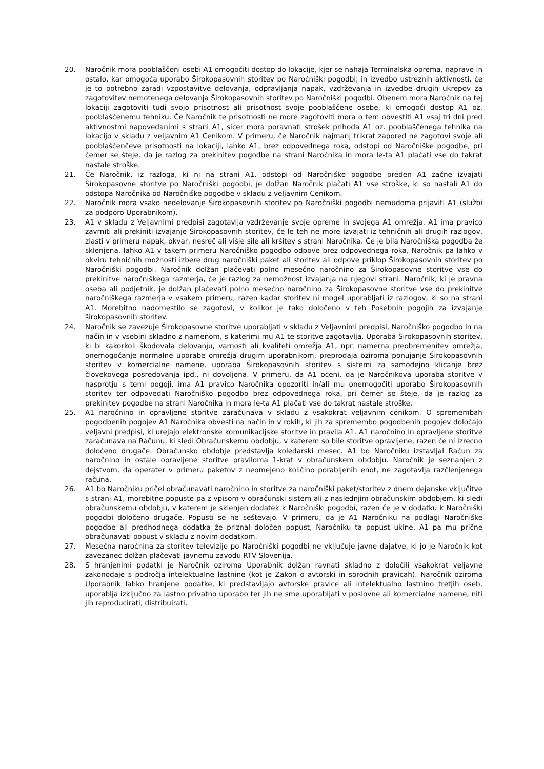20. Naročnik mora pooblaščeni osebi A1 omogočiti dostop do lokacije, kjer se nahaja Terminalska oprema, naprave in ostalo, kar omogoča uporabo Širokopasovnih storitev po Naročniški pogodbi, in izvedbo ustreznih aktivnosti, če je to potrebno zaradi vzpostavitve delovanja, odpravljanja napak, vzdrževanja in izvedbe drugih ukrepov za zagotovitev nemotenega delovanja Širokopasovnih storitev po Naročniški pogodbi. Obenem mora Naročnik na tej lokaciji zagotoviti tudi svojo prisotnost ali prisotnost svoje pooblaščene osebe, ki omogoči dostop A1 oz. pooblaščenemu tehniku. Če Naročnik te prisotnosti ne more zagotoviti mora o tem obvestiti A1 vsaj tri dni pred aktivnostmi napovedanimi s strani A1, sicer mora poravnati strošek prihoda A1 oz. pooblaščenega tehnika na lokacijo v skladu z veljavnim A1 Cenikom. V primeru, če Naročnik najmanj trikrat zapored ne zagotovi svoje ali pooblaščenčeve prisotnosti na lokaciji, lahko A1, brez odpovednega roka, odstopi od Naročniške pogodbe, pri čemer se šteje, da je razlog za prekinitev pogodbe na strani Naročnika in mora le-ta A1 plačati vse do takrat nastale stroške.
21. Če Naročnik, iz razloga, ki ni na strani A1, odstopi od Naročniške pogodbe preden A1 začne izvajati Širokopasovne storitve po Naročniški pogodbi, je dolžan Naročnik plačati A1 vse stroške, ki so nastali A1 do odstopa Naročnika od Naročniške pogodbe v skladu z veljavnim Cenikom.
22. Naročnik mora vsako nedelovanje Širokopasovnih storitev po Naročniški pogodbi nemudoma prijaviti A1 (službi za podporo Uporabnikom).
23. A1 v skladu z Veljavnimi predpisi zagotavlja vzdrževanje svoje opreme in svojega A1 omrežja. A1 ima pravico zavrniti ali prekiniti izvajanje Širokopasovnih storitev, če le teh ne more izvajati iz tehničnih ali drugih razlogov, zlasti v primeru napak, okvar, nesreč ali višje sile ali kršitev s strani Naročnika. Če je bila Naročniška pogodba že sklenjena, lahko A1 v takem primeru Naročniško pogodbo odpove brez odpovednega roka, Naročnik pa lahko v okviru tehničnih možnosti izbere drug naročniški paket ali storitev ali odpove priklop Širokopasovnih storitev po Naročniški pogodbi. Naročnik dolžan plačevati polno mesečno naročnino za Širokopasovne storitve vse do prekinitve naročniškega razmerja, če je razlog za nemožnost izvajanja na njegovi strani. Naročnik, ki je pravna oseba ali podjetnik, je dolžan plačevati polno mesečno naročnino za Širokopasovne storitve vse do prekinitve naročniškega razmerja v vsakem primeru, razen kadar storitev ni mogel uporabljati iz razlogov, ki so na strani A1. Morebitno nadomestilo se zagotovi, v kolikor je tako določeno v teh Posebnih pogojih za izvajanje širokopasovnih storitev.
24. Naročnik se zavezuje Širokopasovne storitve uporabljati v skladu z Veljavnimi predpisi, Naročniško pogodbo in na način in v vsebini skladno z namenom, s katerimi mu A1 te storitve zagotavlja. Uporaba Širokopasovnih storitev, ki bi kakorkoli škodovala delovanju, varnosti ali kvaliteti omrežja A1, npr. namerna preobremenitev omrežja, onemogočanje normalne uporabe omrežja drugim uporabnikom, preprodaja oziroma ponujanje Širokopasovnih storitev v komercialne namene, uporaba Širokopasovnih storitev s sistemi za samodejno klicanje brez človekovega posredovanja ipd., ni dovoljena. V primeru, da A1 oceni, da je Naročnikova uporaba storitve v nasprotju s temi pogoji, ima A1 pravico Naročnika opozoriti in/ali mu onemogočiti uporabo Širokopasovnih storitev ter odpovedati Naročniško pogodbo brez odpovednega roka, pri čemer se šteje, da je razlog za prekinitev pogodbe na strani Naročnika in mora le-ta A1 plačati vse do takrat nastale stroške.
25. A1 naročnino in opravljene storitve zaračunava v skladu z vsakokrat veljavnim cenikom. O spremembah pogodbenih pogojev A1 Naročnika obvesti na način in v rokih, ki jih za spremembo pogodbenih pogojev določajo veljavni predpisi, ki urejajo elektronske komunikacijske storitve in pravila A1. A1 naročnino in opravljene storitve zaračunava na Računu, ki sledi Obračunskemu obdobju, v katerem so bile storitve opravljene, razen če ni izrecno določeno drugače. Obračunsko obdobje predstavlja koledarski mesec. A1 bo Naročniku izstavljal Račun za naročnino in ostale opravljene storitve praviloma 1-krat v obračunskem obdobju. Naročnik je seznanjen z dejstvom, da operater v primeru paketov z neomejeno količino porabljenih enot, ne zagotavlja razčlenjenega računa.
26. A1 bo Naročniku pričel obračunavati naročnino in storitve za naročniški paket/storitev z dnem dejanske vključitve s strani A1, morebitne popuste pa z vpisom v obračunski sistem ali z naslednjim obračunskim obdobjem, ki sledi obračunskemu obdobju, v katerem je sklenjen dodatek k Naročniški pogodbi, razen če je v dodatku k Naročniški pogodbi določeno drugače. Popusti se ne seštevajo. V primeru, da je A1 Naročniku na podlagi Naročniške pogodbe ali predhodnega dodatka že priznal določen popust, Naročniku ta popust ukine, A1 pa mu prične obračunavati popust v skladu z novim dodatkom.
27. Mesečna naročnina za storitev televizije po Naročniški pogodbi ne vključuje javne dajatve, ki jo je Naročnik kot zavezanec dolžan plačevati javnemu zavodu RTV Slovenija.
28. S hranjenimi podatki je Naročnik oziroma Uporabnik dolžan ravnati skladno z določili vsakokrat veljavne zakonodaje s področja intelektualne lastnine (kot je Zakon o avtorski in sorodnih pravicah). Naročnik oziroma Uporabnik lahko hranjene podatke, ki predstavljajo avtorske pravice ali intelektualno lastnino tretjih oseb, uporablja izključno za lastno privatno uporabo ter jih ne sme uporabljati v poslovne ali komercialne namene, niti jih reproducirati, distribuirati,